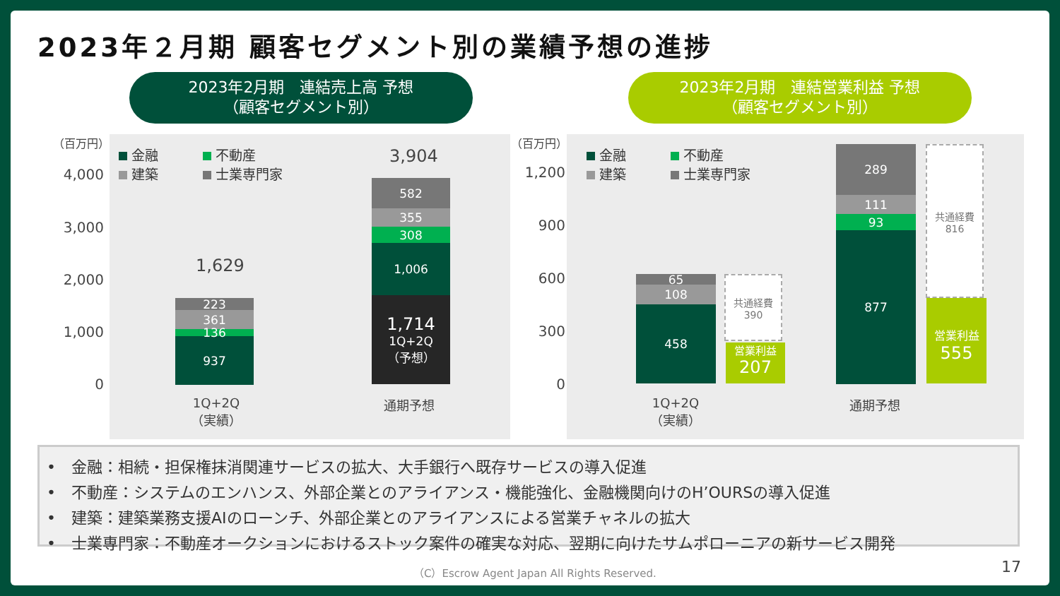2023年２月期 顧客セグメント別の業績予想の進捗
2023年2月期　連結売上高 予想
（顧客セグメント別）
2023年2月期　連結営業利益 予想
（顧客セグメント別）
（百万円）
4,000
3,000
2,000
1,000
0
金融　　　 不動産
建築　　　 士業専門家
1,629
223
361
136
937
3,904
582
355
308
1,006
1,714
1Q+2Q
（予想）
1Q+2Q
（実績）
通期予想
（百万円）
1,200
900
600
300
0
金融　　　 不動産
建築　　　 士業専門家
65
108
458
共通経費
390
営業利益
207
289
111
93
877
共通経費
816
営業利益
555
1Q+2Q
（実績）
通期予想
•　金融：相続・担保権抹消関連サービスの拡大、大手銀行へ既存サービスの導入促進
•　不動産：システムのエンハンス、外部企業とのアライアンス・機能強化、金融機関向けのH’OURSの導入促進
•　建築：建築業務支援AIのローンチ、外部企業とのアライアンスによる営業チャネルの拡大
•　士業専門家：不動産オークションにおけるストック案件の確実な対応、翌期に向けたサムポローニアの新サービス開発
（C）Escrow Agent Japan All Rights Reserved.
17